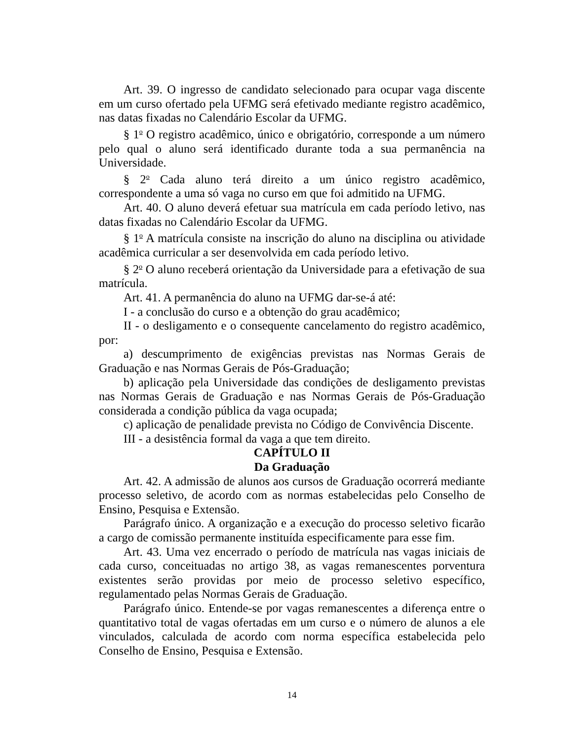Art. 39. O ingresso de candidato selecionado para ocupar vaga discente em um curso ofertado pela UFMG será efetivado mediante registro acadêmico, nas datas fixadas no Calendário Escolar da UFMG.
§ 1<sup>o</sup> O registro acadêmico, único e obrigatório, corresponde a um número pelo qual o aluno será identificado durante toda a sua permanência na Universidade.
§ 2<sup>o</sup> Cada aluno terá direito a um único registro acadêmico, correspondente a uma só vaga no curso em que foi admitido na UFMG.
Art. 40. O aluno deverá efetuar sua matrícula em cada período letivo, nas datas fixadas no Calendário Escolar da UFMG.
§ 1<sup>o</sup> A matrícula consiste na inscrição do aluno na disciplina ou atividade acadêmica curricular a ser desenvolvida em cada período letivo.
§ 2<sup>o</sup> O aluno receberá orientação da Universidade para a efetivação de sua matrícula.
Art. 41. A permanência do aluno na UFMG dar-se-á até:
I - a conclusão do curso e a obtenção do grau acadêmico;
II - o desligamento e o consequente cancelamento do registro acadêmico, por:
a) descumprimento de exigências previstas nas Normas Gerais de Graduação e nas Normas Gerais de Pós-Graduação;
b) aplicação pela Universidade das condições de desligamento previstas nas Normas Gerais de Graduação e nas Normas Gerais de Pós-Graduação considerada a condição pública da vaga ocupada;
c) aplicação de penalidade prevista no Código de Convivência Discente.
III - a desistência formal da vaga a que tem direito.
CAPÍTULO II
Da Graduação
Art. 42. A admissão de alunos aos cursos de Graduação ocorrerá mediante processo seletivo, de acordo com as normas estabelecidas pelo Conselho de Ensino, Pesquisa e Extensão.
Parágrafo único. A organização e a execução do processo seletivo ficarão a cargo de comissão permanente instituída especificamente para esse fim.
Art. 43. Uma vez encerrado o período de matrícula nas vagas iniciais de cada curso, conceituadas no artigo 38, as vagas remanescentes porventura existentes serão providas por meio de processo seletivo específico, regulamentado pelas Normas Gerais de Graduação.
Parágrafo único. Entende-se por vagas remanescentes a diferença entre o quantitativo total de vagas ofertadas em um curso e o número de alunos a ele vinculados, calculada de acordo com norma específica estabelecida pelo Conselho de Ensino, Pesquisa e Extensão.
14